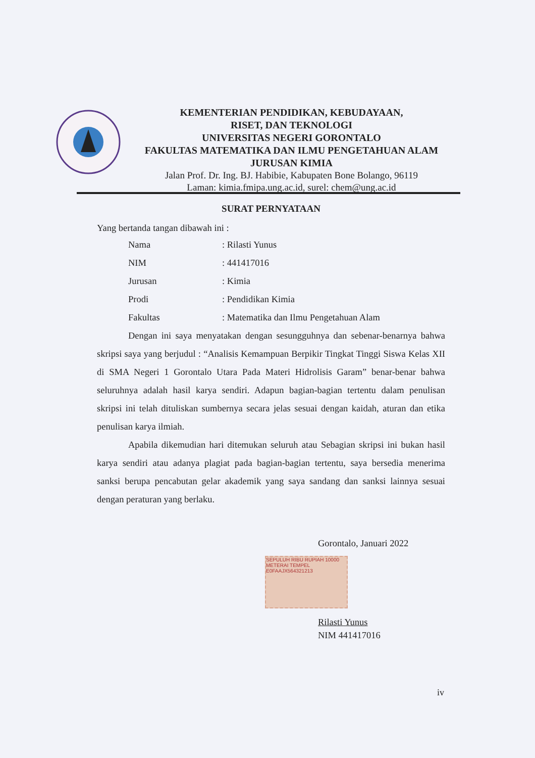KEMENTERIAN PENDIDIKAN, KEBUDAYAAN,
RISET, DAN TEKNOLOGI
UNIVERSITAS NEGERI GORONTALO
FAKULTAS MATEMATIKA DAN ILMU PENGETAHUAN ALAM
JURUSAN KIMIA
Jalan Prof. Dr. Ing. BJ. Habibie, Kabupaten Bone Bolango, 96119
Laman: kimia.fmipa.ung.ac.id, surel: chem@ung.ac.id
SURAT PERNYATAAN
Yang bertanda tangan dibawah ini :
| Nama | : Rilasti Yunus |
| NIM | : 441417016 |
| Jurusan | : Kimia |
| Prodi | : Pendidikan Kimia |
| Fakultas | : Matematika dan Ilmu Pengetahuan Alam |
Dengan ini saya menyatakan dengan sesungguhnya dan sebenar-benarnya bahwa skripsi saya yang berjudul : “Analisis Kemampuan Berpikir Tingkat Tinggi Siswa Kelas XII di SMA Negeri 1 Gorontalo Utara Pada Materi Hidrolisis Garam” benar-benar bahwa seluruhnya adalah hasil karya sendiri. Adapun bagian-bagian tertentu dalam penulisan skripsi ini telah dituliskan sumbernya secara jelas sesuai dengan kaidah, aturan dan etika penulisan karya ilmiah.
Apabila dikemudian hari ditemukan seluruh atau Sebagian skripsi ini bukan hasil karya sendiri atau adanya plagiat pada bagian-bagian tertentu, saya bersedia menerima sanksi berupa pencabutan gelar akademik yang saya sandang dan sanksi lainnya sesuai dengan peraturan yang berlaku.
SEPULUH RIBU RUPIAH 10000
METERAI TEMPEL
E0FAAJX564321213
Gorontalo, Januari 2022
Rilasti Yunus
NIM 441417016
iv